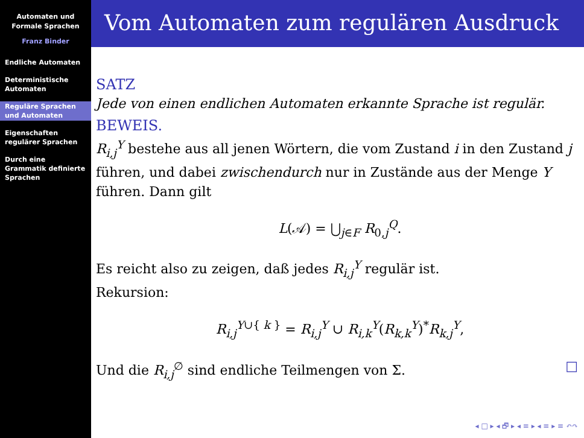Automaten und
Formale Sprachen
Franz Binder
Endliche Automaten
Deterministische Automaten
Reguläre Sprachen und Automaten
Eigenschaften regulärer Sprachen
Durch eine Grammatik definierte Sprachen
Vom Automaten zum regulären Ausdruck
SATZ
Jede von einen endlichen Automaten erkannte Sprache ist regulär.
BEWEIS.
R<sub>i,j</sub><sup>Y</sup> bestehe aus all jenen Wörtern, die vom Zustand i in den Zustand j führen, und dabei zwischendurch nur in Zustände aus der Menge Y führen. Dann gilt
L(𝒜) = ⋃<sub>j∈F</sub> R<sub>0,j</sub><sup>Q</sup>.
Es reicht also zu zeigen, daß jedes R<sub>i,j</sub><sup>Y</sup> regulär ist.
Rekursion:
R<sub>i,j</sub><sup>Y∪{ k }</sup> = R<sub>i,j</sub><sup>Y</sup> ∪ R<sub>i,k</sub><sup>Y</sup>(R<sub>k,k</sub><sup>Y</sup>)<sup>*</sup>R<sub>k,j</sub><sup>Y</sup>,
Und die R<sub>i,j</sub><sup>∅</sup> sind endliche Teilmengen von Σ. □
◂ □ ▸ ◂ 🗗 ▸ ◂ ≡ ▸ ◂ ≡ ▸ ≡ ↶↷